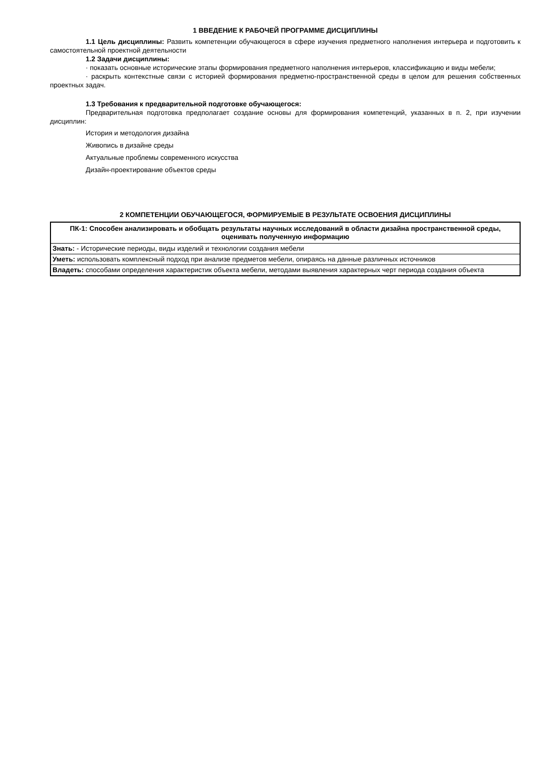1 ВВЕДЕНИЕ К РАБОЧЕЙ ПРОГРАММЕ ДИСЦИПЛИНЫ
1.1 Цель дисциплины: Развить компетенции обучающегося в сфере изучения предметного наполнения интерьера и подготовить к самостоятельной проектной деятельности
1.2 Задачи дисциплины:
· показать основные исторические этапы формирования предметного наполнения интерьеров, классификацию и виды мебели;
· раскрыть контекстные связи с историей формирования предметно-пространственной среды в целом для решения собственных проектных задач.
1.3 Требования к предварительной подготовке обучающегося:
Предварительная подготовка предполагает создание основы для формирования компетенций, указанных в п. 2, при изучении дисциплин:
История и методология дизайна
Живопись в дизайне среды
Актуальные проблемы современного искусства
Дизайн-проектирование объектов среды
2 КОМПЕТЕНЦИИ ОБУЧАЮЩЕГОСЯ, ФОРМИРУЕМЫЕ В РЕЗУЛЬТАТЕ ОСВОЕНИЯ ДИСЦИПЛИНЫ
| ПК-1: Способен анализировать и обобщать результаты научных исследований в области дизайна пространственной среды, оценивать полученную информацию |
| --- |
| Знать: - Исторические периоды, виды изделий и технологии создания мебели |
| Уметь: использовать комплексный подход при анализе предметов мебели, опираясь на данные различных источников |
| Владеть: способами определения характеристик объекта мебели, методами выявления характерных черт периода создания объекта |